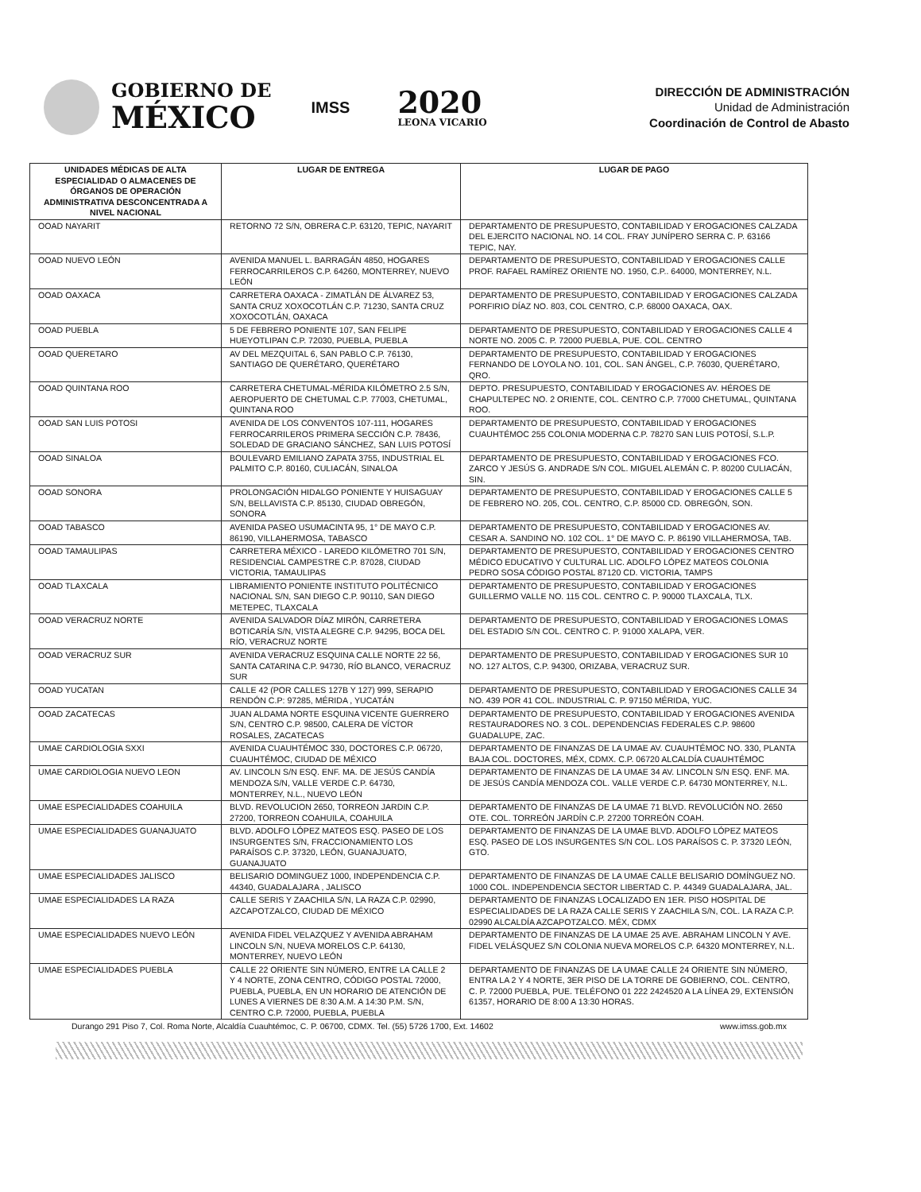GOBIERNO DE
MÉXICO
IMSS
2020
LEONA VICARIO
DIRECCIÓN DE ADMINISTRACIÓN
Unidad de Administración
Coordinación de Control de Abasto
| UNIDADES MÉDICAS DE ALTA ESPECIALIDAD O ALMACENES DE ÓRGANOS DE OPERACIÓN ADMINISTRATIVA DESCONCENTRADA A NIVEL NACIONAL | LUGAR DE ENTREGA | LUGAR DE PAGO |
| --- | --- | --- |
| OOAD NAYARIT | RETORNO 72 S/N, OBRERA C.P. 63120, TEPIC, NAYARIT | DEPARTAMENTO DE PRESUPUESTO, CONTABILIDAD Y EROGACIONES CALZADA DEL EJERCITO NACIONAL NO. 14 COL. FRAY JUNÍPERO SERRA C. P. 63166 TEPIC, NAY. |
| OOAD NUEVO LEÓN | AVENIDA MANUEL L. BARRAGÁN 4850, HOGARES FERROCARRILEROS C.P. 64260, MONTERREY, NUEVO LEÓN | DEPARTAMENTO DE PRESUPUESTO, CONTABILIDAD Y EROGACIONES CALLE PROF. RAFAEL RAMÍREZ ORIENTE NO. 1950, C.P.. 64000, MONTERREY, N.L. |
| OOAD OAXACA | CARRETERA OAXACA - ZIMATLÁN DE ÁLVAREZ 53, SANTA CRUZ XOXOCOTLÁN C.P. 71230, SANTA CRUZ XOXOCOTLÁN, OAXACA | DEPARTAMENTO DE PRESUPUESTO, CONTABILIDAD Y EROGACIONES CALZADA PORFIRIO DÍAZ NO. 803, COL CENTRO, C.P. 68000 OAXACA, OAX. |
| OOAD PUEBLA | 5 DE FEBRERO PONIENTE 107, SAN FELIPE HUEYOTLIPAN C.P. 72030, PUEBLA, PUEBLA | DEPARTAMENTO DE PRESUPUESTO, CONTABILIDAD Y EROGACIONES CALLE 4 NORTE NO. 2005 C. P. 72000 PUEBLA, PUE. COL. CENTRO |
| OOAD QUERETARO | AV DEL MEZQUITAL 6, SAN PABLO C.P. 76130, SANTIAGO DE QUERÉTARO, QUERÉTARO | DEPARTAMENTO DE PRESUPUESTO, CONTABILIDAD Y EROGACIONES FERNANDO DE LOYOLA NO. 101, COL. SAN ÁNGEL, C.P. 76030, QUERÉTARO, QRO. |
| OOAD QUINTANA ROO | CARRETERA CHETUMAL-MÉRIDA KILÓMETRO 2.5 S/N, AEROPUERTO DE CHETUMAL C.P. 77003, CHETUMAL, QUINTANA ROO | DEPTO. PRESUPUESTO, CONTABILIDAD Y EROGACIONES AV. HÉROES DE CHAPULTEPEC NO. 2 ORIENTE, COL. CENTRO C.P. 77000 CHETUMAL, QUINTANA ROO. |
| OOAD SAN LUIS POTOSI | AVENIDA DE LOS CONVENTOS 107-111, HOGARES FERROCARRILEROS PRIMERA SECCIÓN C.P. 78436, SOLEDAD DE GRACIANO SÁNCHEZ, SAN LUIS POTOSÍ | DEPARTAMENTO DE PRESUPUESTO, CONTABILIDAD Y EROGACIONES CUAUHTÉMOC 255 COLONIA MODERNA C.P. 78270 SAN LUIS POTOSÍ, S.L.P. |
| OOAD SINALOA | BOULEVARD EMILIANO ZAPATA 3755, INDUSTRIAL EL PALMITO C.P. 80160, CULIACÁN, SINALOA | DEPARTAMENTO DE PRESUPUESTO, CONTABILIDAD Y EROGACIONES FCO. ZARCO Y JESÚS G. ANDRADE S/N COL. MIGUEL ALEMÁN C. P. 80200 CULIACÁN, SIN. |
| OOAD SONORA | PROLONGACIÓN HIDALGO PONIENTE Y HUISAGUAY S/N, BELLAVISTA C.P. 85130, CIUDAD OBREGÓN, SONORA | DEPARTAMENTO DE PRESUPUESTO, CONTABILIDAD Y EROGACIONES CALLE 5 DE FEBRERO NO. 205, COL. CENTRO, C.P. 85000 CD. OBREGÓN, SON. |
| OOAD TABASCO | AVENIDA PASEO USUMACINTA 95, 1° DE MAYO C.P. 86190, VILLAHERMOSA, TABASCO | DEPARTAMENTO DE PRESUPUESTO, CONTABILIDAD Y EROGACIONES AV. CESAR A. SANDINO NO. 102 COL. 1° DE MAYO C. P. 86190 VILLAHERMOSA, TAB. |
| OOAD TAMAULIPAS | CARRETERA MÉXICO - LAREDO KILÓMETRO 701 S/N, RESIDENCIAL CAMPESTRE C.P. 87028, CIUDAD VICTORIA, TAMAULIPAS | DEPARTAMENTO DE PRESUPUESTO, CONTABILIDAD Y EROGACIONES CENTRO MÉDICO EDUCATIVO Y CULTURAL LIC. ADOLFO LÓPEZ MATEOS COLONIA PEDRO SOSA CÓDIGO POSTAL 87120 CD. VICTORIA, TAMPS |
| OOAD TLAXCALA | LIBRAMIENTO PONIENTE INSTITUTO POLITÉCNICO NACIONAL S/N, SAN DIEGO C.P. 90110, SAN DIEGO METEPEC, TLAXCALA | DEPARTAMENTO DE PRESUPUESTO, CONTABILIDAD Y EROGACIONES GUILLERMO VALLE NO. 115 COL. CENTRO C. P. 90000 TLAXCALA, TLX. |
| OOAD VERACRUZ NORTE | AVENIDA SALVADOR DÍAZ MIRÓN, CARRETERA BOTICARÍA S/N, VISTA ALEGRE C.P. 94295, BOCA DEL RÍO, VERACRUZ NORTE | DEPARTAMENTO DE PRESUPUESTO, CONTABILIDAD Y EROGACIONES LOMAS DEL ESTADIO S/N COL. CENTRO C. P. 91000 XALAPA, VER. |
| OOAD VERACRUZ SUR | AVENIDA VERACRUZ ESQUINA CALLE NORTE 22 56, SANTA CATARINA C.P. 94730, RÍO BLANCO, VERACRUZ SUR | DEPARTAMENTO DE PRESUPUESTO, CONTABILIDAD Y EROGACIONES SUR 10 NO. 127 ALTOS, C.P. 94300, ORIZABA, VERACRUZ SUR. |
| OOAD YUCATAN | CALLE 42 (POR CALLES 127B Y 127) 999, SERAPIO RENDÓN C.P: 97285, MÉRIDA , YUCATÁN | DEPARTAMENTO DE PRESUPUESTO, CONTABILIDAD Y EROGACIONES CALLE 34 NO. 439 POR 41 COL. INDUSTRIAL C. P. 97150 MÉRIDA, YUC. |
| OOAD ZACATECAS | JUAN ALDAMA NORTE ESQUINA VICENTE GUERRERO S/N, CENTRO C.P. 98500, CALERA DE VÍCTOR ROSALES, ZACATECAS | DEPARTAMENTO DE PRESUPUESTO, CONTABILIDAD Y EROGACIONES AVENIDA RESTAURADORES NO. 3 COL. DEPENDENCIAS FEDERALES C.P. 98600 GUADALUPE, ZAC. |
| UMAE CARDIOLOGIA SXXI | AVENIDA CUAUHTÉMOC 330, DOCTORES C.P. 06720, CUAUHTÉMOC, CIUDAD DE MÉXICO | DEPARTAMENTO DE FINANZAS DE LA UMAE AV. CUAUHTÉMOC NO. 330, PLANTA BAJA COL. DOCTORES, MÉX, CDMX. C.P. 06720 ALCALDÍA CUAUHTÉMOC |
| UMAE CARDIOLOGIA NUEVO LEON | AV. LINCOLN S/N ESQ. ENF. MA. DE JESÚS CANDÍA MENDOZA S/N, VALLE VERDE C.P. 64730, MONTERREY, N.L., NUEVO LEÓN | DEPARTAMENTO DE FINANZAS DE LA UMAE 34 AV. LINCOLN S/N ESQ. ENF. MA. DE JESÚS CANDÍA MENDOZA COL. VALLE VERDE C.P. 64730 MONTERREY, N.L. |
| UMAE ESPECIALIDADES COAHUILA | BLVD. REVOLUCION 2650, TORREON JARDIN C.P. 27200, TORREON COAHUILA, COAHUILA | DEPARTAMENTO DE FINANZAS DE LA UMAE 71 BLVD. REVOLUCIÓN NO. 2650 OTE. COL. TORREÓN JARDÍN C.P. 27200 TORREÓN COAH. |
| UMAE ESPECIALIDADES GUANAJUATO | BLVD. ADOLFO LÓPEZ MATEOS ESQ. PASEO DE LOS INSURGENTES S/N, FRACCIONAMIENTO LOS PARAÍSOS C.P. 37320, LEÓN, GUANAJUATO, GUANAJUATO | DEPARTAMENTO DE FINANZAS DE LA UMAE BLVD. ADOLFO LÓPEZ MATEOS ESQ. PASEO DE LOS INSURGENTES S/N COL. LOS PARAÍSOS C. P. 37320 LEÓN, GTO. |
| UMAE ESPECIALIDADES JALISCO | BELISARIO DOMINGUEZ 1000, INDEPENDENCIA C.P. 44340, GUADALAJARA , JALISCO | DEPARTAMENTO DE FINANZAS DE LA UMAE CALLE BELISARIO DOMÍNGUEZ NO. 1000 COL. INDEPENDENCIA SECTOR LIBERTAD C. P. 44349 GUADALAJARA, JAL. |
| UMAE ESPECIALIDADES LA RAZA | CALLE SERIS Y ZAACHILA S/N, LA RAZA C.P. 02990, AZCAPOTZALCO, CIUDAD DE MÉXICO | DEPARTAMENTO DE FINANZAS LOCALIZADO EN 1ER. PISO HOSPITAL DE ESPECIALIDADES DE LA RAZA CALLE SERIS Y ZAACHILA S/N, COL. LA RAZA C.P. 02990 ALCALDÍA AZCAPOTZALCO. MÉX, CDMX |
| UMAE ESPECIALIDADES NUEVO LEÓN | AVENIDA FIDEL VELAZQUEZ Y AVENIDA ABRAHAM LINCOLN S/N, NUEVA MORELOS C.P. 64130, MONTERREY, NUEVO LEÓN | DEPARTAMENTO DE FINANZAS DE LA UMAE 25 AVE. ABRAHAM LINCOLN Y AVE. FIDEL VELÁSQUEZ S/N COLONIA NUEVA MORELOS C.P. 64320 MONTERREY, N.L. |
| UMAE ESPECIALIDADES PUEBLA | CALLE 22 ORIENTE SIN NÚMERO, ENTRE LA CALLE 2 Y 4 NORTE, ZONA CENTRO, CÓDIGO POSTAL 72000, PUEBLA, PUEBLA, EN UN HORARIO DE ATENCIÓN DE LUNES A VIERNES DE 8:30 A.M. A 14:30 P.M. S/N, CENTRO C.P. 72000, PUEBLA, PUEBLA | DEPARTAMENTO DE FINANZAS DE LA UMAE CALLE 24 ORIENTE SIN NÚMERO, ENTRA LA 2 Y 4 NORTE, 3ER PISO DE LA TORRE DE GOBIERNO, COL. CENTRO, C. P. 72000 PUEBLA, PUE. TELÉFONO 01 222 2424520 A LA LÍNEA 29, EXTENSIÓN 61357, HORARIO DE 8:00 A 13:30 HORAS. |
Durango 291 Piso 7, Col. Roma Norte, Alcaldía Cuauhtémoc, C. P. 06700, CDMX. Tel. (55) 5726 1700, Ext. 14602 www.imss.gob.mx